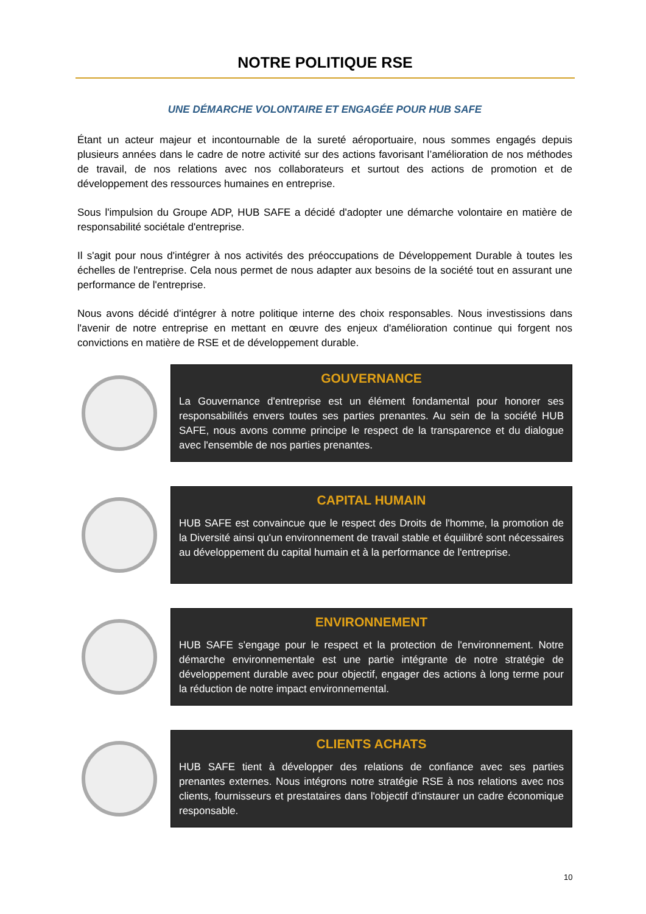NOTRE POLITIQUE RSE
UNE DÉMARCHE VOLONTAIRE ET ENGAGÉE POUR HUB SAFE
Étant un acteur majeur et incontournable de la sureté aéroportuaire, nous sommes engagés depuis plusieurs années dans le cadre de notre activité sur des actions favorisant l’amélioration de nos méthodes de travail, de nos relations avec nos collaborateurs et surtout des actions de promotion et de développement des ressources humaines en entreprise.
Sous l'impulsion du Groupe ADP, HUB SAFE a décidé d'adopter une démarche volontaire en matière de responsabilité sociétale d'entreprise.
Il s'agit pour nous d'intégrer à nos activités des préoccupations de Développement Durable à toutes les échelles de l'entreprise. Cela nous permet de nous adapter aux besoins de la société tout en assurant une performance de l'entreprise.
Nous avons décidé d'intégrer à notre politique interne des choix responsables. Nous investissions dans l'avenir de notre entreprise en mettant en œuvre des enjeux d'amélioration continue qui forgent nos convictions en matière de RSE et de développement durable.
GOUVERNANCE
La Gouvernance d'entreprise est un élément fondamental pour honorer ses responsabilités envers toutes ses parties prenantes. Au sein de la société HUB SAFE, nous avons comme principe le respect de la transparence et du dialogue avec l'ensemble de nos parties prenantes.
CAPITAL HUMAIN
HUB SAFE est convaincue que le respect des Droits de l'homme, la promotion de la Diversité ainsi qu'un environnement de travail stable et équilibré sont nécessaires au développement du capital humain et à la performance de l'entreprise.
ENVIRONNEMENT
HUB SAFE s'engage pour le respect et la protection de l'environnement. Notre démarche environnementale est une partie intégrante de notre stratégie de développement durable avec pour objectif, engager des actions à long terme pour la réduction de notre impact environnemental.
CLIENTS ACHATS
HUB SAFE tient à développer des relations de confiance avec ses parties prenantes externes. Nous intégrons notre stratégie RSE à nos relations avec nos clients, fournisseurs et prestataires dans l'objectif d'instaurer un cadre économique responsable.
10